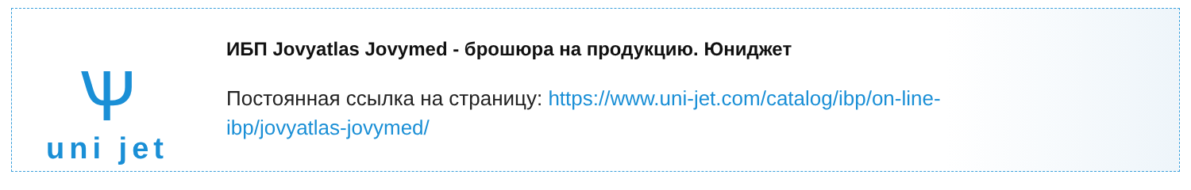Ѱ
uni jet
ИБП Jovyatlas Jovymed - брошюра на продукцию. Юниджет
Постоянная ссылка на страницу: https://www.uni-jet.com/catalog/ibp/on-line-ibp/jovyatlas-jovymed/